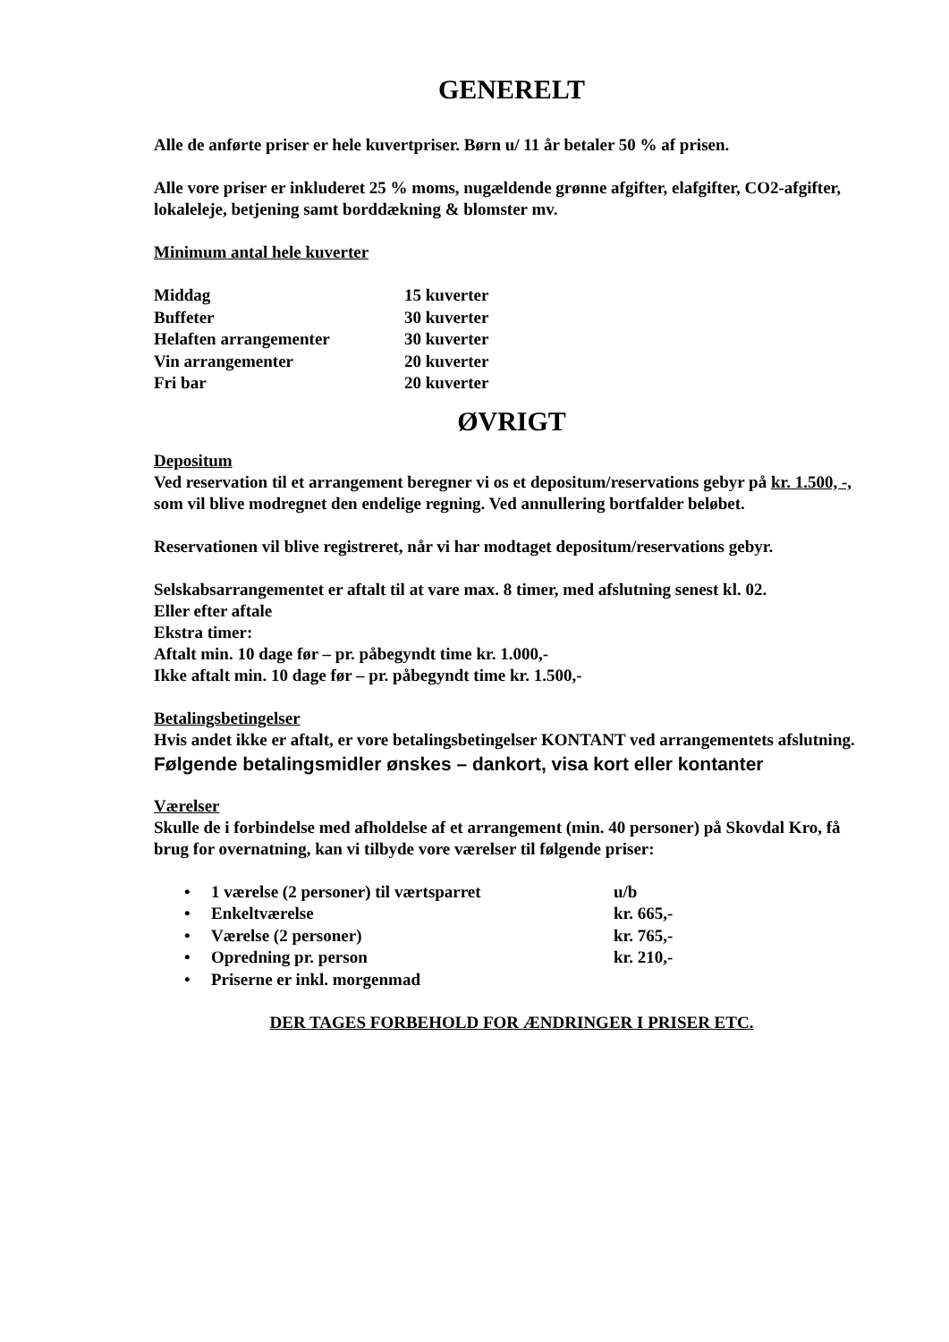GENERELT
Alle de anførte priser er hele kuvertpriser. Børn u/ 11 år betaler 50 % af prisen.
Alle vore priser er inkluderet 25 % moms, nugældende grønne afgifter, elafgifter, CO2-afgifter, lokaleleje, betjening samt borddækning & blomster mv.
Minimum antal hele kuverter
| Middag | 15 kuverter |
| Buffeter | 30 kuverter |
| Helaften arrangementer | 30 kuverter |
| Vin arrangementer | 20 kuverter |
| Fri bar | 20 kuverter |
ØVRIGT
Depositum
Ved reservation til et arrangement beregner vi os et depositum/reservations gebyr på kr. 1.500, -, som vil blive modregnet den endelige regning. Ved annullering bortfalder beløbet.
Reservationen vil blive registreret, når vi har modtaget depositum/reservations gebyr.
Selskabsarrangementet er aftalt til at vare max. 8 timer, med afslutning senest kl. 02.
Eller efter aftale
Ekstra timer:
Aftalt min. 10 dage før – pr. påbegyndt time kr. 1.000,-
Ikke aftalt min. 10 dage før – pr. påbegyndt time kr. 1.500,-
Betalingsbetingelser
Hvis andet ikke er aftalt, er vore betalingsbetingelser KONTANT ved arrangementets afslutning.
Følgende betalingsmidler ønskes – dankort, visa kort eller kontanter
Værelser
Skulle de i forbindelse med afholdelse af et arrangement (min. 40 personer) på Skovdal Kro, få brug for overnatning, kan vi tilbyde vore værelser til følgende priser:
| • | 1 værelse (2 personer) til værtsparret | u/b |
| • | Enkeltværelse | kr. 665,- |
| • | Værelse (2 personer) | kr. 765,- |
| • | Opredning pr. person | kr. 210,- |
| • | Priserne er inkl. morgenmad | |
DER TAGES FORBEHOLD FOR ÆNDRINGER I PRISER ETC.